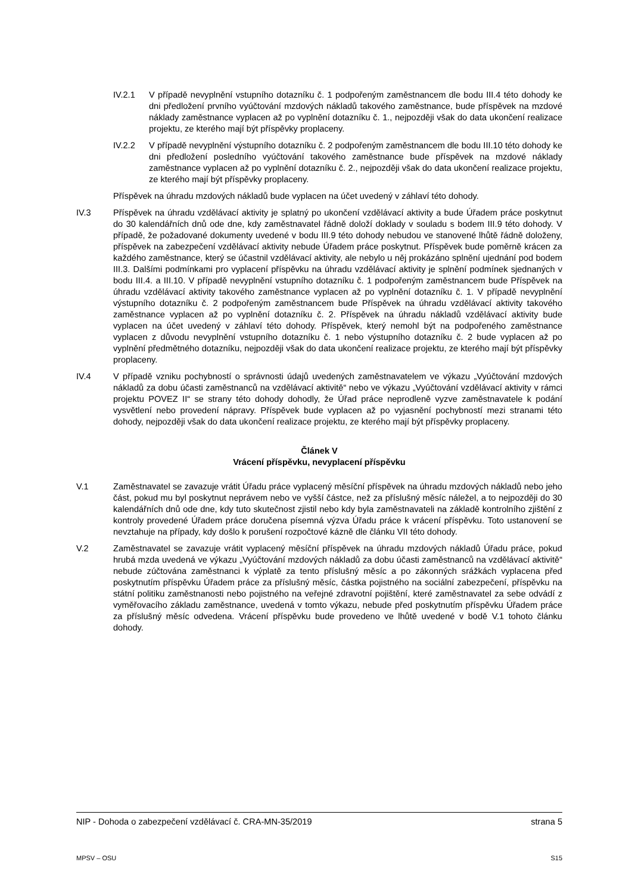IV.2.1 V případě nevyplnění vstupního dotazníku č. 1 podpořeným zaměstnancem dle bodu III.4 této dohody ke dni předložení prvního vyúčtování mzdových nákladů takového zaměstnance, bude příspěvek na mzdové náklady zaměstnance vyplacen až po vyplnění dotazníku č. 1., nejpozději však do data ukončení realizace projektu, ze kterého mají být příspěvky proplaceny.
IV.2.2 V případě nevyplnění výstupního dotazníku č. 2 podpořeným zaměstnancem dle bodu III.10 této dohody ke dni předložení posledního vyúčtování takového zaměstnance bude příspěvek na mzdové náklady zaměstnance vyplacen až po vyplnění dotazníku č. 2., nejpozději však do data ukončení realizace projektu, ze kterého mají být příspěvky proplaceny.
Příspěvek na úhradu mzdových nákladů bude vyplacen na účet uvedený v záhlaví této dohody.
IV.3 Příspěvek na úhradu vzdělávací aktivity je splatný po ukončení vzdělávací aktivity a bude Úřadem práce poskytnut do 30 kalendářních dnů ode dne, kdy zaměstnavatel řádně doloží doklady v souladu s bodem III.9 této dohody. V případě, že požadované dokumenty uvedené v bodu III.9 této dohody nebudou ve stanovené lhůtě řádně doloženy, příspěvek na zabezpečení vzdělávací aktivity nebude Úřadem práce poskytnut. Příspěvek bude poměrně krácen za každého zaměstnance, který se účastnil vzdělávací aktivity, ale nebylo u něj prokázáno splnění ujednání pod bodem III.3. Dalšími podmínkami pro vyplacení příspěvku na úhradu vzdělávací aktivity je splnění podmínek sjednaných v bodu III.4. a III.10. V případě nevyplnění vstupního dotazníku č. 1 podpořeným zaměstnancem bude Příspěvek na úhradu vzdělávací aktivity takového zaměstnance vyplacen až po vyplnění dotazníku č. 1. V případě nevyplnění výstupního dotazníku č. 2 podpořeným zaměstnancem bude Příspěvek na úhradu vzdělávací aktivity takového zaměstnance vyplacen až po vyplnění dotazníku č. 2. Příspěvek na úhradu nákladů vzdělávací aktivity bude vyplacen na účet uvedený v záhlaví této dohody. Příspěvek, který nemohl být na podpořeného zaměstnance vyplacen z důvodu nevyplnění vstupního dotazníku č. 1 nebo výstupního dotazníku č. 2 bude vyplacen až po vyplnění předmětného dotazníku, nejpozději však do data ukončení realizace projektu, ze kterého mají být příspěvky proplaceny.
IV.4 V případě vzniku pochybností o správnosti údajů uvedených zaměstnavatelem ve výkazu „Vyúčtování mzdových nákladů za dobu účasti zaměstnanců na vzdělávací aktivitě“ nebo ve výkazu „Vyúčtování vzdělávací aktivity v rámci projektu POVEZ II“ se strany této dohody dohodly, že Úřad práce neprodleně vyzve zaměstnavatele k podání vysvětlení nebo provedení nápravy. Příspěvek bude vyplacen až po vyjasnění pochybností mezi stranami této dohody, nejpozději však do data ukončení realizace projektu, ze kterého mají být příspěvky proplaceny.
Článek V
Vrácení příspěvku, nevyplacení příspěvku
V.1 Zaměstnavatel se zavazuje vrátit Úřadu práce vyplacený měsíční příspěvek na úhradu mzdových nákladů nebo jeho část, pokud mu byl poskytnut neprávem nebo ve vyšší částce, než za příslušný měsíc náležel, a to nejpozději do 30 kalendářních dnů ode dne, kdy tuto skutečnost zjistil nebo kdy byla zaměstnavateli na základě kontrolního zjištění z kontroly provedené Úřadem práce doručena písemná výzva Úřadu práce k vrácení příspěvku. Toto ustanovení se nevztahuje na případy, kdy došlo k porušení rozpočtové kázně dle článku VII této dohody.
V.2 Zaměstnavatel se zavazuje vrátit vyplacený měsíční příspěvek na úhradu mzdových nákladů Úřadu práce, pokud hrubá mzda uvedená ve výkazu „Vyúčtování mzdových nákladů za dobu účasti zaměstnanců na vzdělávací aktivitě“ nebude zúčtována zaměstnanci k výplatě za tento příslušný měsíc a po zákonných srážkách vyplacena před poskytnutím příspěvku Úřadem práce za příslušný měsíc, částka pojistného na sociální zabezpečení, příspěvku na státní politiku zaměstnanosti nebo pojistného na veřejné zdravotní pojištění, které zaměstnavatel za sebe odvádí z vyměřovacího základu zaměstnance, uvedená v tomto výkazu, nebude před poskytnutím příspěvku Úřadem práce za příslušný měsíc odvedena. Vrácení příspěvku bude provedeno ve lhůtě uvedené v bodě V.1 tohoto článku dohody.
NIP - Dohoda o zabezpečení vzdělávací č. CRA-MN-35/2019 strana 5
MPSV – OSU S15